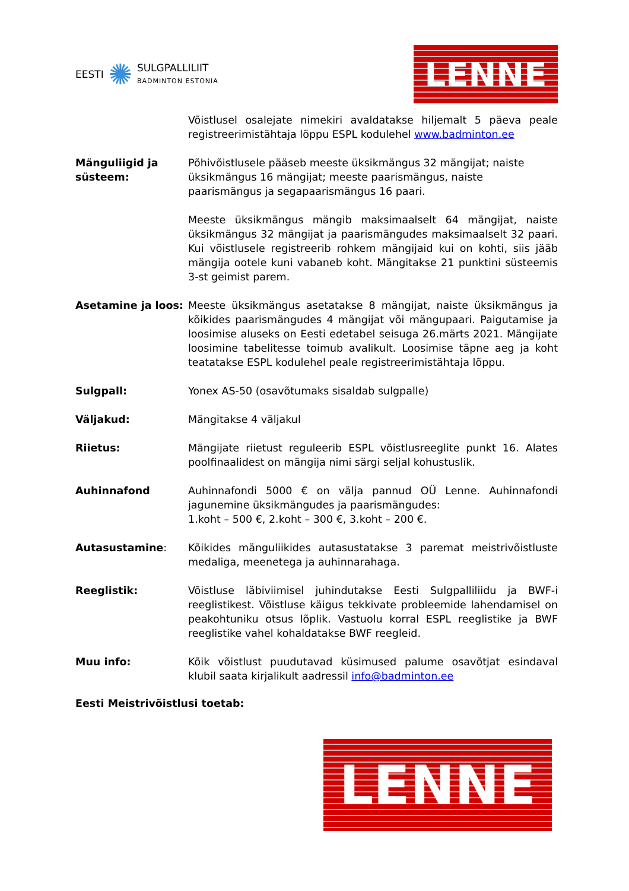EESTI ✺ SULGPALLILIIT
BADMINTON ESTONIA
LENNE
Võistlusel osalejate nimekiri avaldatakse hiljemalt 5 päeva peale registreerimistähtaja lõppu ESPL kodulehel www.badminton.ee
Mänguliigid ja süsteem:
Põhivõistlusele pääseb meeste üksikmängus 32 mängijat; naiste üksikmängus 16 mängijat; meeste paarismängus, naiste paarismängus ja segapaarismängus 16 paari.
Meeste üksikmängus mängib maksimaalselt 64 mängijat, naiste üksikmängus 32 mängijat ja paarismängudes maksimaalselt 32 paari. Kui võistlusele registreerib rohkem mängijaid kui on kohti, siis jääb mängija ootele kuni vabaneb koht. Mängitakse 21 punktini süsteemis 3-st geimist parem.
Asetamine ja loos: Meeste üksikmängus asetatakse 8 mängijat, naiste üksikmängus ja kõikides paarismängudes 4 mängijat või mängupaari. Paigutamise ja loosimise aluseks on Eesti edetabel seisuga 26.märts 2021. Mängijate loosimine tabelitesse toimub avalikult. Loosimise täpne aeg ja koht teatatakse ESPL kodulehel peale registreerimistähtaja lõppu.
Sulgpall: Yonex AS-50 (osavõtumaks sisaldab sulgpalle)
Väljakud: Mängitakse 4 väljakul
Riietus: Mängijate riietust reguleerib ESPL võistlusreeglite punkt 16. Alates poolfinaalidest on mängija nimi särgi seljal kohustuslik.
Auhinnafond Auhinnafondi 5000 € on välja pannud OÜ Lenne. Auhinnafondi jagunemine üksikmängudes ja paarismängudes:
1.koht – 500 €, 2.koht – 300 €, 3.koht – 200 €.
Autasustamine: Kõikides mänguliikides autasustatakse 3 paremat meistrivõistluste medaliga, meenetega ja auhinnarahaga.
Reeglistik: Võistluse läbiviimisel juhindutakse Eesti Sulgpalliliidu ja BWF-i reeglistikest. Võistluse käigus tekkivate probleemide lahendamisel on peakohtuniku otsus lõplik. Vastuolu korral ESPL reeglistike ja BWF reeglistike vahel kohaldatakse BWF reegleid.
Muu info: Kõik võistlust puudutavad küsimused palume osavõtjat esindaval klubil saata kirjalikult aadressil info@badminton.ee
Eesti Meistrivõistlusi toetab:
LENNE